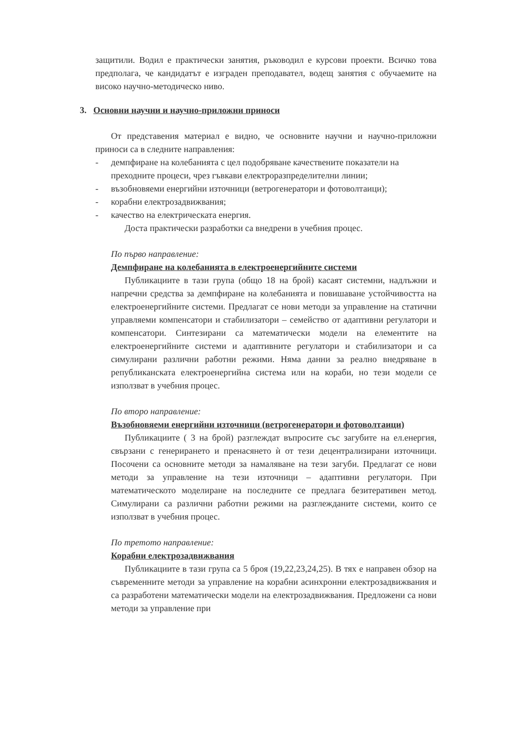защитили. Водил е практически занятия, ръководил е курсови проекти. Всичко това предполага, че кандидатът е изграден преподавател, водещ занятия с обучаемите на високо научно-методическо ниво.
3. Основни научни и научно-приложни приноси
От представения материал е видно, че основните научни и научно-приложни приноси са в следните направления:
- демпфиране на колебанията с цел подобряване качествените показатели на преходните процеси, чрез гъвкави електроразпределителни линии;
- възобновяеми енергийни източници (ветрогенератори и фотоволтаици);
- корабни електрозадвижвания;
- качество на електрическата енергия.
Доста практически разработки са внедрени в учебния процес.
По първо направление:
Демпфиране на колебанията в електроенергийните системи
Публикациите в тази група (общо 18 на брой) касаят системни, надлъжни и напречни средства за демпфиране на колебанията и повишаване устойчивостта на електроенергийните системи. Предлагат се нови методи за управление на статични управляеми компенсатори и стабилизатори – семейство от адаптивни регулатори и компенсатори. Синтезирани са математически модели на елементите на електроенергийните системи и адаптивните регулатори и стабилизатори и са симулирани различни работни режими. Няма данни за реално внедряване в републиканската електроенергийна система или на кораби, но тези модели се използват в учебния процес.
По второ направление:
Възобновяеми енергийни източници (ветрогенератори и фотоволтаици)
Публикациите ( 3 на брой) разглеждат въпросите със загубите на ел.енергия, свързани с генерирането и пренасянето ѝ от тези децентрализирани източници. Посочени са основните методи за намаляване на тези загуби. Предлагат се нови методи за управление на тези източници – адаптивни регулатори. При математическото моделиране на последните се предлага безитеративен метод. Симулирани са различни работни режими на разглежданите системи, които се използват в учебния процес.
По третото направление:
Корабни електрозадвижвания
Публикациите в тази група са 5 броя (19,22,23,24,25). В тях е направен обзор на съвременните методи за управление на корабни асинхронни електрозадвижвания и са разработени математически модели на електрозадвижвания. Предложени са нови методи за управление при